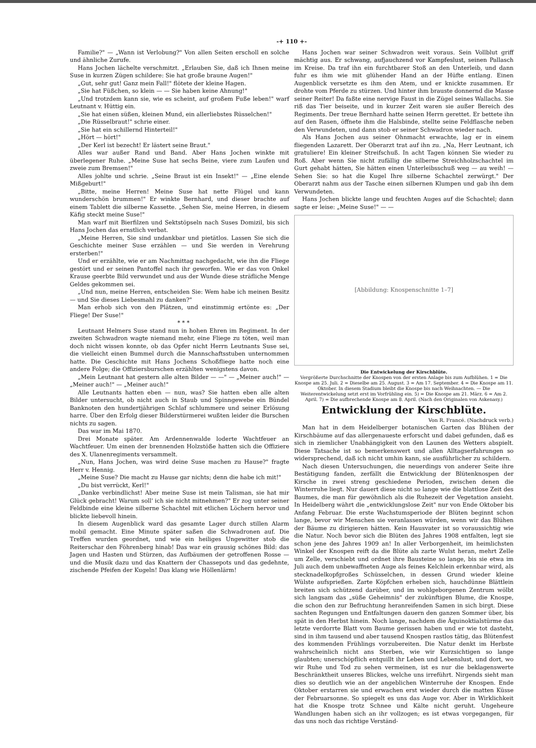-+ 110 +-
Familie?" — „Wann ist Verlobung?" Von allen Seiten erscholl en solche und ähnliche Zurufe.
Hans Jochen lächelte verschmitzt. „Erlauben Sie, daß ich Ihnen meine Suse in kurzen Zügen schildere: Sie hat große braune Augen!"
„Gut, sehr gut! Ganz mein Fall!" flötete der kleine Hagen.
„Sie hat Füßchen, so klein — — Sie haben keine Ahnung!"
„Und trotzdem kann sie, wie es scheint, auf großem Fuße leben!" warf Leutnant v. Hüttig ein.
„Sie hat einen süßen, kleinen Mund, ein allerliebstes Rüsselchen!"
„Die Rüsselbraut!" schrie einer.
„Sie hat ein schillernd Hinterteil!"
„Hört — hört!"
„Der Kerl ist bezecht! Er lästert seine Braut."
Alles war außer Rand und Band. Aber Hans Jochen winkte mit überlegener Ruhe. „Meine Suse hat sechs Beine, viere zum Laufen und zweie zum Bremsen!"
Alles johlte und schrie. „Seine Braut ist ein Insekt!" — „Eine elende Mißgeburt!"
„Bitte, meine Herren! Meine Suse hat nette Flügel und kann wunderschön brummen!" Er winkte Bernhard, und dieser brachte auf einem Tablett die silberne Kassette. „Sehen Sie, meine Herren, in diesem Käfig steckt meine Suse!"
Man warf mit Bierfilzen und Sektstöpseln nach Suses Domizil, bis sich Hans Jochen das ernstlich verbat.
„Meine Herren, Sie sind undankbar und pietätlos. Lassen Sie sich die Geschichte meiner Suse erzählen — und Sie werden in Verehrung ersterben!"
Und er erzählte, wie er am Nachmittag nachgedacht, wie ihn die Fliege gestört und er seinen Pantoffel nach ihr geworfen. Wie er das von Onkel Krause geerbte Bild verwundet und aus der Wunde diese sträfliche Menge Geldes gekommen sei.
„Und nun, meine Herren, entscheiden Sie: Wem habe ich meinen Besitz — und Sie dieses Liebesmahl zu danken?"
Man erhob sich von den Plätzen, und einstimmig ertönte es: „Der Fliege! Der Suse!"
* * *
Leutnant Helmers Suse stand nun in hohen Ehren im Regiment. In der zweiten Schwadron wagte niemand mehr, eine Fliege zu töten, weil man doch nicht wissen konnte, ob das Opfer nicht Herrn Leutnants Suse sei, die vielleicht einen Bummel durch die Mannschaftsstuben unternommen hatte. Die Geschichte mit Hans Jochens Schoßfliege hatte noch eine andere Folge; die Offiziersburschen erzählten wenigstens davon.
„Mein Leutnant hat gestern alle alten Bilder — —" — „Meiner auch!" — „Meiner auch!" — „Meiner auch!"
Alle Leutnants hatten eben — nun, was? Sie hatten eben alle alten Bilder untersucht, ob nicht auch in Staub und Spinngewebe ein Bündel Banknoten den hundertjährigen Schlaf schlummere und seiner Erlösung harre. Über den Erfolg dieser Bilderstürmerei wußten leider die Burschen nichts zu sagen.
Das war im Mai 1870.
Drei Monate später. Am Ardennenwalde loderte Wachtfeuer an Wachtfeuer. Um einen der brennenden Holzstöße hatten sich die Offiziere des X. Ulanenregiments versammelt.
„Nun, Hans Jochen, was wird deine Suse machen zu Hause?" fragte Herr v. Hennig.
„Meine Suse? Die macht zu Hause gar nichts; denn die habe ich mit!"
„Du bist verrückt, Kerl!"
„Danke verbindlichst! Aber meine Suse ist mein Talisman, sie hat mir Glück gebracht! Warum soll' ich sie nicht mitnehmen?" Er zog unter seiner Feldbinde eine kleine silberne Schachtel mit etlichen Löchern hervor und blickte liebevoll hinein.
In diesem Augenblick ward das gesamte Lager durch stillen Alarm mobil gemacht. Eine Minute später saßen die Schwadronen auf. Die Treffen wurden geordnet, und wie ein heiliges Ungewitter stob die Reiterschar den Föhrenberg hinab! Das war ein grausig schönes Bild: das Jagen und Hasten und Stürzen, das Aufbäumen der getroffenen Rosse — und die Musik dazu und das Knattern der Chassepots und das gedehnte, zischende Pfeifen der Kugeln! Das klang wie Höllenlärm!
Hans Jochen war seiner Schwadron weit voraus. Sein Vollblut griff mächtig aus. Er schwang, aufjauchzend vor Kampfeslust, seinen Pallasch im Kreise. Da traf ihn ein furchtbarer Stoß an den Unterleib, und dann fuhr es ihm wie mit glühender Hand an der Hüfte entlang. Einen Augenblick versetzte es ihm den Atem, und er knickte zusammen. Er drohte vom Pferde zu stürzen. Und hinter ihm brauste donnernd die Masse seiner Reiter! Da faßte eine nervige Faust in die Zügel seines Wallachs. Sie riß das Tier beiseite, und in kurzer Zeit waren sie außer Bereich des Regiments. Der treue Bernhard hatte seinen Herrn gerettet. Er bettete ihn auf den Rasen, öffnete ihm die Halsbinde, stellte seine Feldflasche neben den Verwundeten, und dann stob er seiner Schwadron wieder nach.
Als Hans Jochen aus seiner Ohnmacht erwachte, lag er in einem fliegenden Lazarett. Der Oberarzt trat auf ihn zu. „Na, Herr Leutnant, ich gratuliere! Ein kleiner Streifschuß. In acht Tagen können Sie wieder zu Roß. Aber wenn Sie nicht zufällig die silberne Streichholzschachtel im Gurt gehabt hätten, Sie hätten einen Unterleibsschuß weg — au weih! — Sehen Sie: so hat die Kugel Ihre silberne Schachtel zerwürgt." Der Oberarzt nahm aus der Tasche einen silbernen Klumpen und gab ihn dem Verwundeten.
Hans Jochen blickte lange und feuchten Auges auf die Schachtel; dann sagte er leise: „Meine Suse!" — —
[Abbildung: Knospenschnitte 1–7]
Die Entwickelung der Kirschblüte.
Vergrößerte Durchschnitte der Knospen von der ersten Anlage bis zum Aufblühen. 1 = Die Knospe am 25. Juli. 2 = Dieselbe am 25. August. 3 = Am 17. September. 4 = Die Knospe am 11. Oktober. In diesem Stadium bleibt die Knospe bis nach Weihnachten. — Die Weiterentwickelung setzt erst im Vorfrühling ein. 5) = Die Knospe am 21. März. 6 = Am 2. April. 7) = Die aufbrechende Knospe am 8. April. (Nach den Originalen von Askenasy.)
Entwicklung der Kirschblüte.
Von R. Francé. (Nachdruck verb.)
Man hat in dem Heidelberger botanischen Garten das Blühen der Kirschbäume auf das allergenaueste erforscht und dabei gefunden, daß es sich in ziemlicher Unabhängigkeit von den Launen des Wetters abspielt. Diese Tatsache ist so bemerkenswert und allen Alltagserfahrungen so widersprechend, daß ich nicht umhin kann, sie ausführlicher zu schildern.
Nach diesen Untersuchungen, die neuerdings von anderer Seite ihre Bestätigung fanden, zerfällt die Entwicklung der Blütenknospen der Kirsche in zwei streng geschiedene Perioden, zwischen denen die Winterruhe liegt. Nur dauert diese nicht so lange wie die blattlose Zeit des Baumes, die man für gewöhnlich als die Ruhezeit der Vegetation ansieht. In Heidelberg währt die „entwicklungslose Zeit" nur von Ende Oktober bis Anfang Februar. Die erste Wachstumsperiode der Blüten beginnt schon lange, bevor wir Menschen sie veranlassen würden, wenn wir das Blühen der Bäume zu dirigieren hätten. Kein Hausvater ist so voraussichtig wie die Natur. Noch bevor sich die Blüten des Jahres 1908 entfalten, legt sie schon jene des Jahres 1909 an! In aller Verborgenheit, im heimlichsten Winkel der Knospen reift da die Blüte als zarte Wulst heran, mehrt Zelle um Zelle, verschiebt und ordnet ihre Bausteine so lange, bis sie etwa im Juli auch dem unbewaffneten Auge als feines Kelchlein erkennbar wird, als stecknadelkopfgroßes Schüsselchen, in dessen Grund wieder kleine Wülste aufsprießen. Zarte Köpfchen erheben sich, hauchdünne Blättlein breiten sich schützend darüber, und im wohlgeborgenen Zentrum wölbt sich langsam das „süße Geheimnis" der zukünftigen Blume, die Knospe, die schon den zur Befruchtung heranreifenden Samen in sich birgt. Diese sachten Regungen und Entfaltungen dauern den ganzen Sommer über, bis spät in den Herbst hinein. Noch lange, nachdem die Äquinoktialstürme das letzte verdorrte Blatt vom Baume gerissen haben und er wie tot dasteht, sind in ihm tausend und aber tausend Knospen rastlos tätig, das Blütenfest des kommenden Frühlings vorzubereiten. Die Natur denkt im Herbste wahrscheinlich nicht ans Sterben, wie wir Kurzsichtigen so lange glaubten; unerschöpflich entquillt ihr Leben und Lebenslust, und dort, wo wir Ruhe und Tod zu sehen vermeinen, ist es nur die beklagenswerte Beschränktheit unseres Blickes, welche uns irreführt. Nirgends sieht man dies so deutlich wie an der angeblichen Winterruhe der Knospen. Ende Oktober erstarren sie und erwachen erst wieder durch die matten Küsse der Februarsonne. So spiegelt es uns das Auge vor. Aber in Wirklichkeit hat die Knospe trotz Schnee und Kälte nicht geruht. Ungeheure Wandlungen haben sich an ihr vollzogen; es ist etwas vorgegangen, für das uns noch das richtige Verständ-